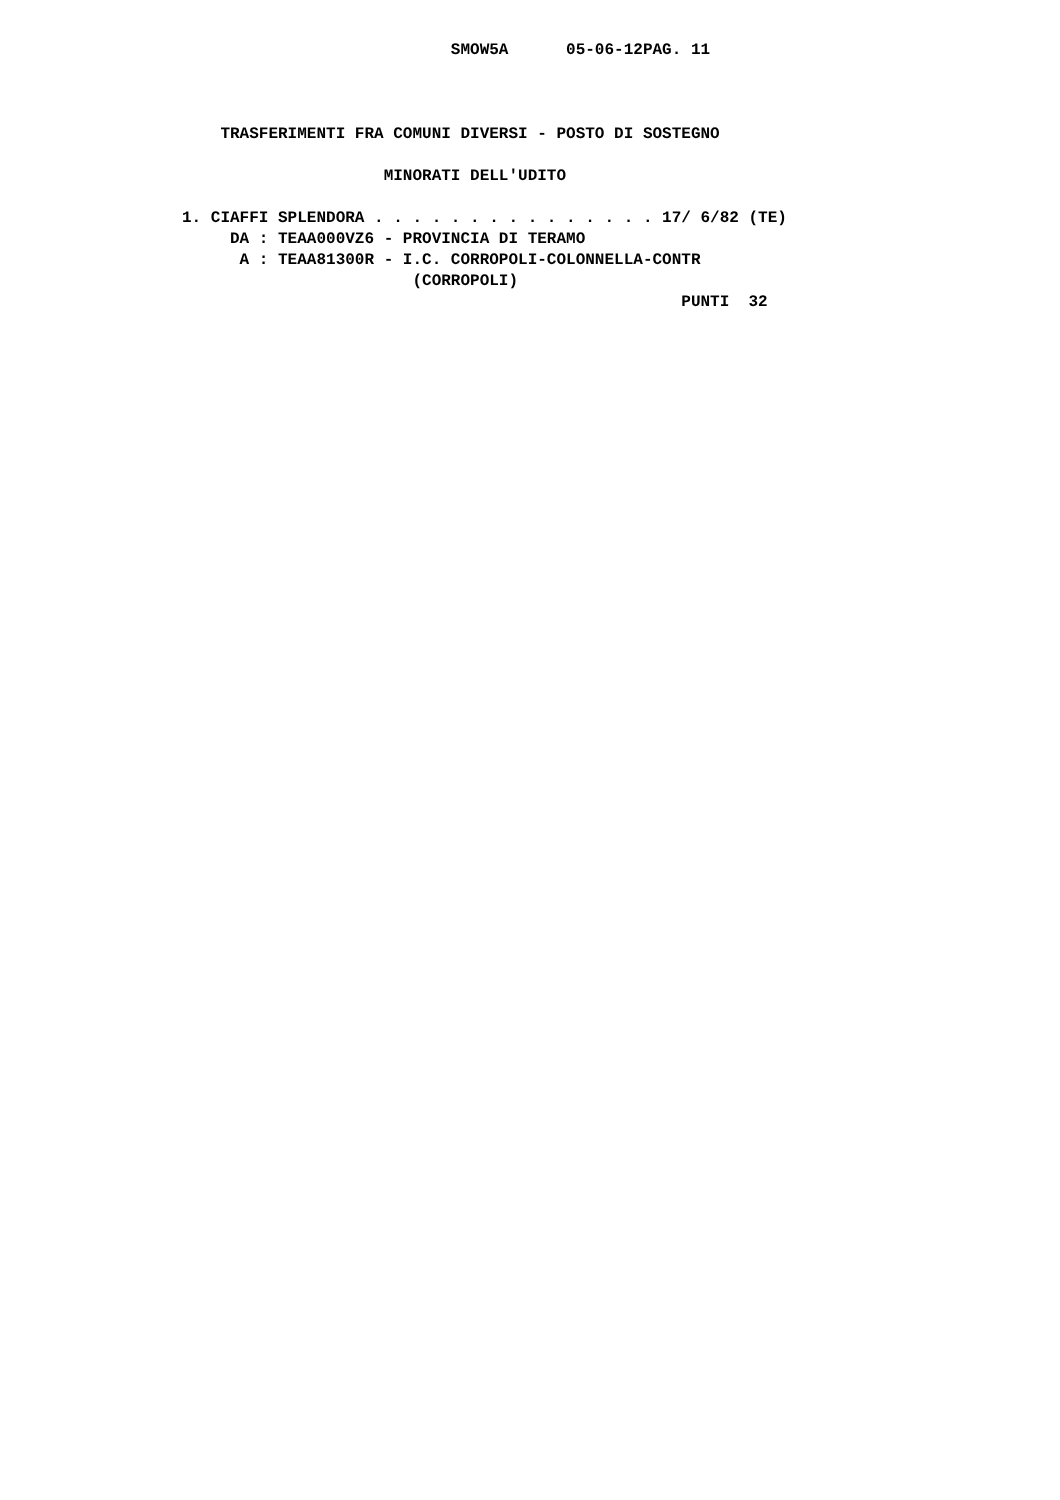SMOW5A      05-06-12PAG. 11



    TRASFERIMENTI FRA COMUNI DIVERSI - POSTO DI SOSTEGNO

                     MINORATI DELL'UDITO

1. CIAFFI SPLENDORA . . . . . . . . . . . . . . . 17/ 6/82 (TE)
     DA : TEAA000VZ6 - PROVINCIA DI TERAMO
      A : TEAA81300R - I.C. CORROPOLI-COLONNELLA-CONTR
                        (CORROPOLI)
                                                    PUNTI  32